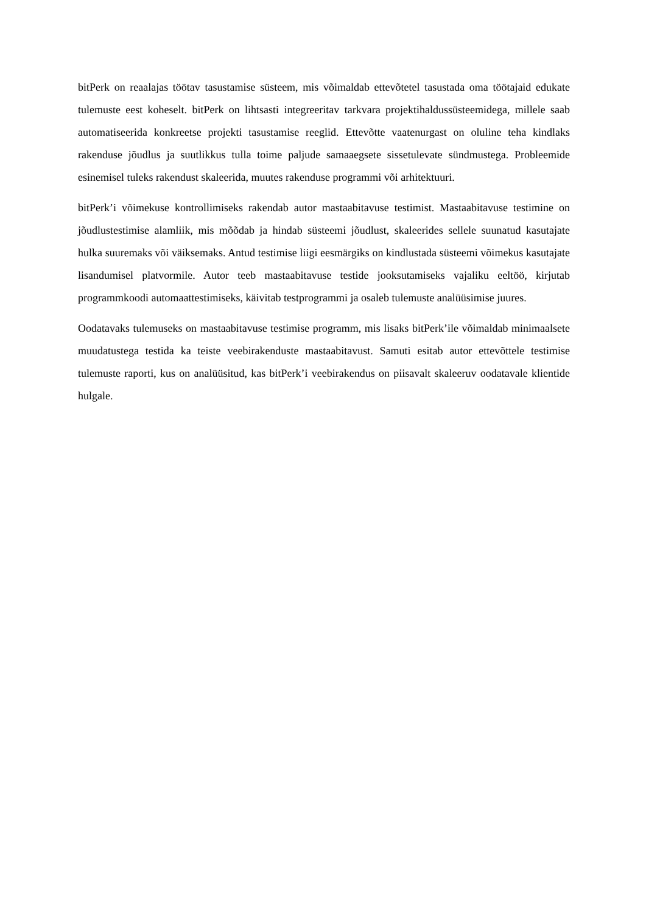bitPerk on reaalajas töötav tasustamise süsteem, mis võimaldab ettevõtetel tasustada oma töötajaid edukate tulemuste eest koheselt. bitPerk on lihtsasti integreeritav tarkvara projektihaldussüsteemidega, millele saab automatiseerida konkreetse projekti tasustamise reeglid. Ettevõtte vaatenurgast on oluline teha kindlaks rakenduse jõudlus ja suutlikkus tulla toime paljude samaaegsete sissetulevate sündmustega. Probleemide esinemisel tuleks rakendust skaleerida, muutes rakenduse programmi või arhitektuuri.
bitPerk’i võimekuse kontrollimiseks rakendab autor mastaabitavuse testimist. Mastaabitavuse testimine on jõudlustestimise alamliik, mis mõõdab ja hindab süsteemi jõudlust, skaleerides sellele suunatud kasutajate hulka suuremaks või väiksemaks. Antud testimise liigi eesmärgiks on kindlustada süsteemi võimekus kasutajate lisandumisel platvormile. Autor teeb mastaabitavuse testide jooksutamiseks vajaliku eeltöö, kirjutab programmkoodi automaattestimiseks, käivitab testprogrammi ja osaleb tulemuste analüüsimise juures.
Oodatavaks tulemuseks on mastaabitavuse testimise programm, mis lisaks bitPerk’ile võimaldab minimaalsete muudatustega testida ka teiste veebirakenduste mastaabitavust. Samuti esitab autor ettevõttele testimise tulemuste raporti, kus on analüüsitud, kas bitPerk’i veebirakendus on piisavalt skaleeruv oodatavale klientide hulgale.